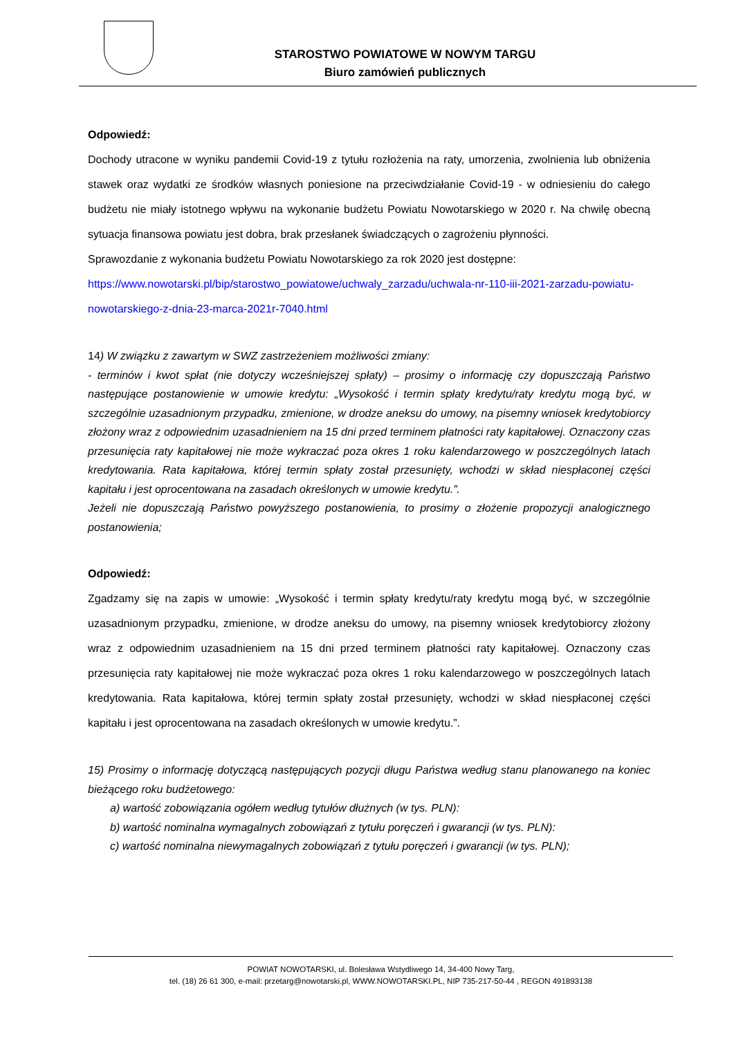STAROSTWO POWIATOWE W NOWYM TARGU
Biuro zamówień publicznych
Odpowiedź:
Dochody utracone w wyniku pandemii Covid-19 z tytułu rozłożenia na raty, umorzenia, zwolnienia lub obniżenia stawek oraz wydatki ze środków własnych poniesione na przeciwdziałanie Covid-19 - w odniesieniu do całego budżetu nie miały istotnego wpływu na wykonanie budżetu Powiatu Nowotarskiego w 2020 r. Na chwilę obecną sytuacja finansowa powiatu jest dobra, brak przesłanek świadczących o zagrożeniu płynności.
Sprawozdanie z wykonania budżetu Powiatu Nowotarskiego za rok 2020 jest dostępne:
https://www.nowotarski.pl/bip/starostwo_powiatowe/uchwaly_zarzadu/uchwala-nr-110-iii-2021-zarzadu-powiatu-nowotarskiego-z-dnia-23-marca-2021r-7040.html
14) W związku z zawartym w SWZ zastrzeżeniem możliwości zmiany:
- terminów i kwot spłat (nie dotyczy wcześniejszej spłaty) – prosimy o informację czy dopuszczają Państwo następujące postanowienie w umowie kredytu: „Wysokość i termin spłaty kredytu/raty kredytu mogą być, w szczególnie uzasadnionym przypadku, zmienione, w drodze aneksu do umowy, na pisemny wniosek kredytobiorcy złożony wraz z odpowiednim uzasadnieniem na 15 dni przed terminem płatności raty kapitałowej. Oznaczony czas przesunięcia raty kapitałowej nie może wykraczać poza okres 1 roku kalendarzowego w poszczególnych latach kredytowania. Rata kapitałowa, której termin spłaty został przesunięty, wchodzi w skład niespłaconej części kapitału i jest oprocentowana na zasadach określonych w umowie kredytu.”.
Jeżeli nie dopuszczają Państwo powyższego postanowienia, to prosimy o złożenie propozycji analogicznego postanowienia;
Odpowiedź:
Zgadzamy się na zapis w umowie: „Wysokość i termin spłaty kredytu/raty kredytu mogą być, w szczególnie uzasadnionym przypadku, zmienione, w drodze aneksu do umowy, na pisemny wniosek kredytobiorcy złożony wraz z odpowiednim uzasadnieniem na 15 dni przed terminem płatności raty kapitałowej. Oznaczony czas przesunięcia raty kapitałowej nie może wykraczać poza okres 1 roku kalendarzowego w poszczególnych latach kredytowania. Rata kapitałowa, której termin spłaty został przesunięty, wchodzi w skład niespłaconej części kapitału i jest oprocentowana na zasadach określonych w umowie kredytu.”.
15) Prosimy o informację dotyczącą następujących pozycji długu Państwa według stanu planowanego na koniec bieżącego roku budżetowego:
a) wartość zobowiązania ogółem według tytułów dłużnych (w tys. PLN):
b) wartość nominalna wymagalnych zobowiązań z tytułu poręczeń i gwarancji (w tys. PLN):
c) wartość nominalna niewymagalnych zobowiązań z tytułu poręczeń i gwarancji (w tys. PLN);
POWIAT NOWOTARSKI, ul. Bolesława Wstydliwego 14, 34-400 Nowy Targ,
tel. (18) 26 61 300, e-mail: przetarg@nowotarski.pl, WWW.NOWOTARSKI.PL, NIP 735-217-50-44 , REGON 491893138